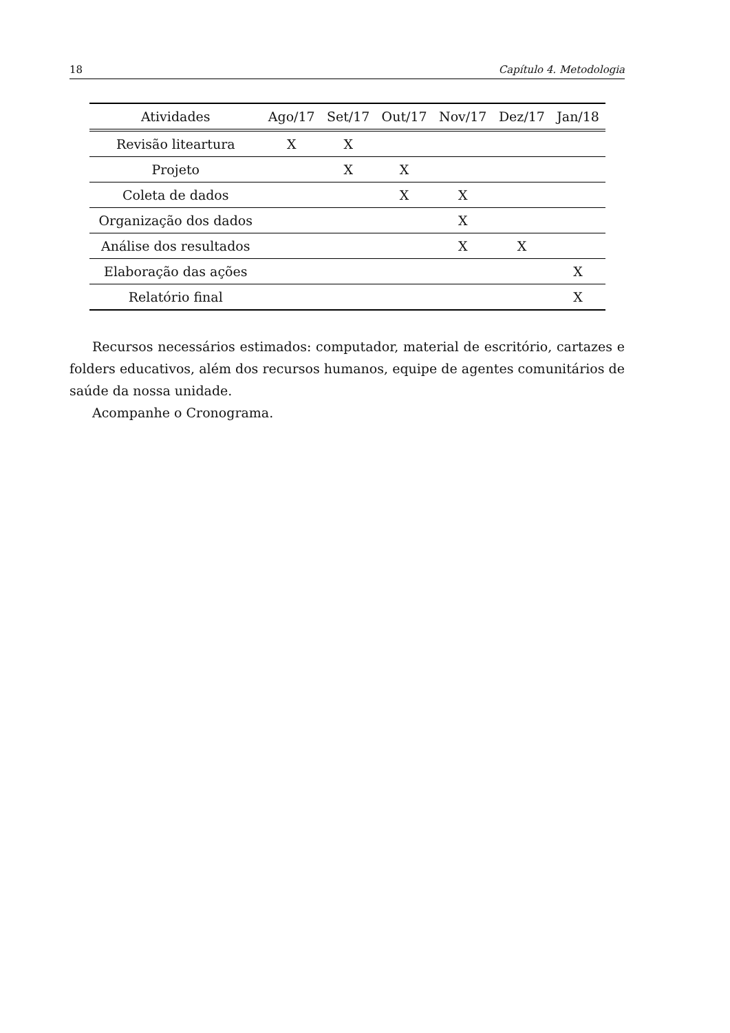18 Capítulo 4. Metodologia
| Atividades | Ago/17 | Set/17 | Out/17 | Nov/17 | Dez/17 | Jan/18 |
| --- | --- | --- | --- | --- | --- | --- |
| Revisão liteartura | X | X | | | | |
| Projeto | | X | X | | | |
| Coleta de dados | | | X | X | | |
| Organização dos dados | | | | X | | |
| Análise dos resultados | | | | X | X | |
| Elaboração das ações | | | | | | X |
| Relatório final | | | | | | X |
Recursos necessários estimados: computador, material de escritório, cartazes e folders educativos, além dos recursos humanos, equipe de agentes comunitários de saúde da nossa unidade.
Acompanhe o Cronograma.